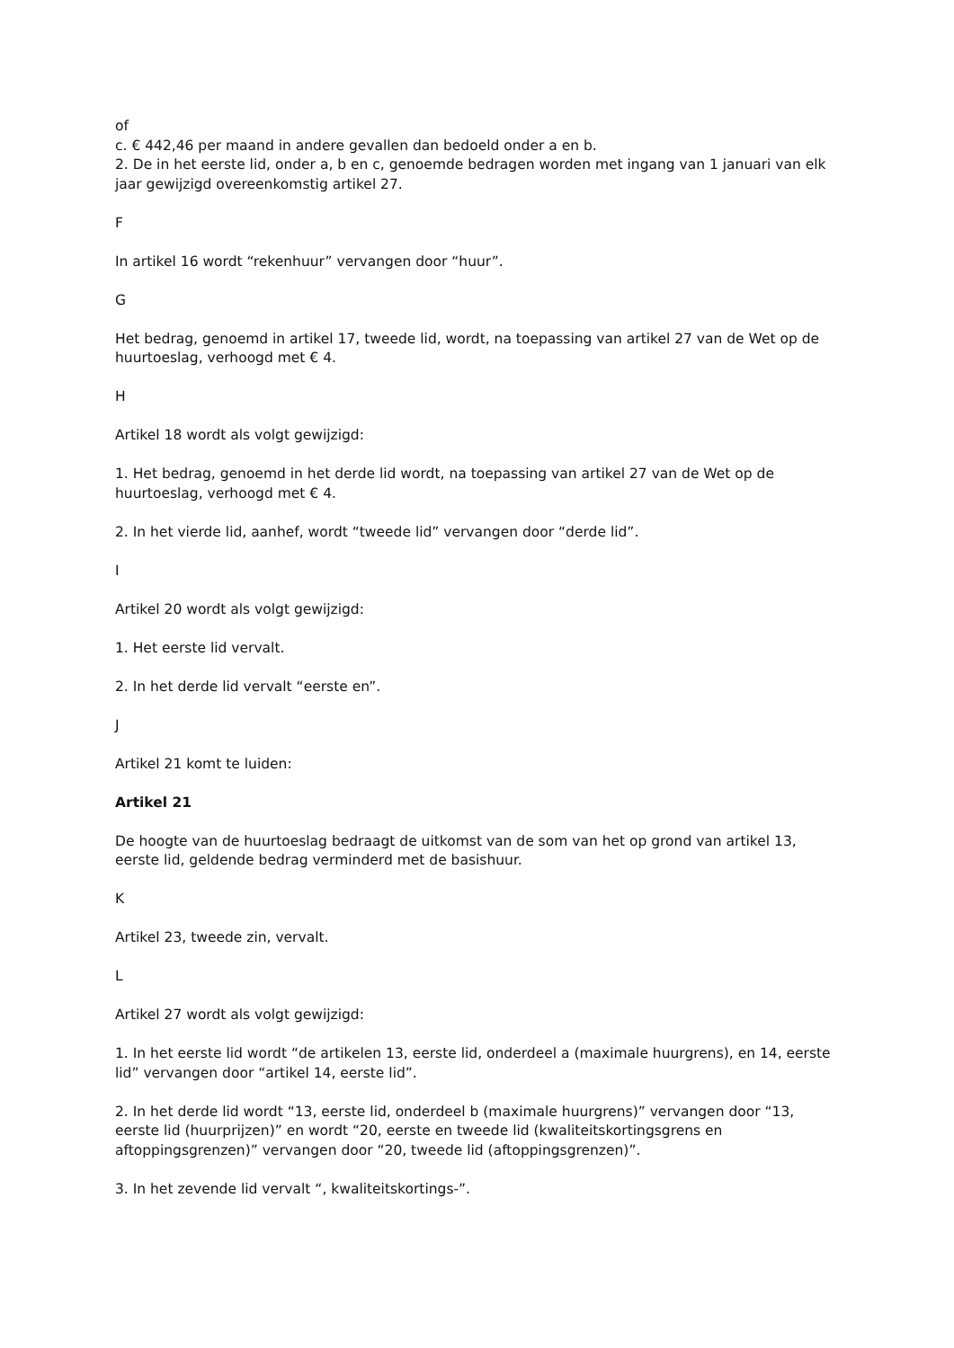of
c. € 442,46 per maand in andere gevallen dan bedoeld onder a en b.
2. De in het eerste lid, onder a, b en c, genoemde bedragen worden met ingang van 1 januari van elk jaar gewijzigd overeenkomstig artikel 27.
F
In artikel 16 wordt “rekenhuur” vervangen door “huur”.
G
Het bedrag, genoemd in artikel 17, tweede lid, wordt, na toepassing van artikel 27 van de Wet op de huurtoeslag, verhoogd met € 4.
H
Artikel 18 wordt als volgt gewijzigd:
1. Het bedrag, genoemd in het derde lid wordt, na toepassing van artikel 27 van de Wet op de huurtoeslag, verhoogd met € 4.
2. In het vierde lid, aanhef, wordt “tweede lid” vervangen door “derde lid”.
I
Artikel 20 wordt als volgt gewijzigd:
1. Het eerste lid vervalt.
2. In het derde lid vervalt “eerste en”.
J
Artikel 21 komt te luiden:
Artikel 21
De hoogte van de huurtoeslag bedraagt de uitkomst van de som van het op grond van artikel 13, eerste lid, geldende bedrag verminderd met de basishuur.
K
Artikel 23, tweede zin, vervalt.
L
Artikel 27 wordt als volgt gewijzigd:
1. In het eerste lid wordt “de artikelen 13, eerste lid, onderdeel a (maximale huurgrens), en 14, eerste lid” vervangen door “artikel 14, eerste lid”.
2. In het derde lid wordt “13, eerste lid, onderdeel b (maximale huurgrens)” vervangen door “13, eerste lid (huurprijzen)” en wordt “20, eerste en tweede lid (kwaliteitskortingsgrens en aftoppingsgrenzen)” vervangen door “20, tweede lid (aftoppingsgrenzen)”.
3. In het zevende lid vervalt “, kwaliteitskortings-”.